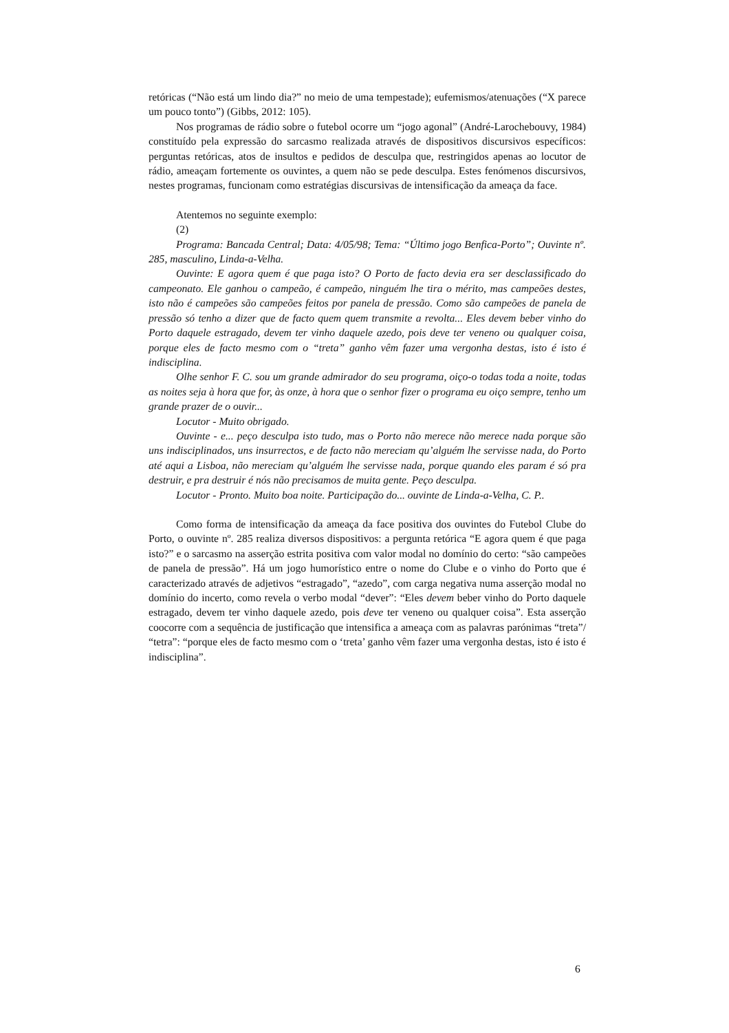retóricas (“Não está um lindo dia?” no meio de uma tempestade); eufemismos/atenuações (“X parece um pouco tonto”) (Gibbs, 2012: 105).
Nos programas de rádio sobre o futebol ocorre um “jogo agonal” (André-Larochebouvy, 1984) constituído pela expressão do sarcasmo realizada através de dispositivos discursivos específicos: perguntas retóricas, atos de insultos e pedidos de desculpa que, restringidos apenas ao locutor de rádio, ameaçam fortemente os ouvintes, a quem não se pede desculpa. Estes fenómenos discursivos, nestes programas, funcionam como estratégias discursivas de intensificação da ameaça da face.
Atentemos no seguinte exemplo:
(2)
Programa: Bancada Central; Data: 4/05/98; Tema: “Último jogo Benfica-Porto”; Ouvinte nº. 285, masculino, Linda-a-Velha.
Ouvinte: E agora quem é que paga isto? O Porto de facto devia era ser desclassificado do campeonato. Ele ganhou o campeão, é campeão, ninguém lhe tira o mérito, mas campeões destes, isto não é campeões são campeões feitos por panela de pressão. Como são campeões de panela de pressão só tenho a dizer que de facto quem quem transmite a revolta... Eles devem beber vinho do Porto daquele estragado, devem ter vinho daquele azedo, pois deve ter veneno ou qualquer coisa, porque eles de facto mesmo com o “treta” ganho vêm fazer uma vergonha destas, isto é isto é indisciplina.
Olhe senhor F. C. sou um grande admirador do seu programa, oiço-o todas toda a noite, todas as noites seja à hora que for, às onze, à hora que o senhor fizer o programa eu oiço sempre, tenho um grande prazer de o ouvir...
Locutor - Muito obrigado.
Ouvinte - e... peço desculpa isto tudo, mas o Porto não merece não merece nada porque são uns indisciplinados, uns insurrectos, e de facto não mereciam qu’alguém lhe servisse nada, do Porto até aqui a Lisboa, não mereciam qu’alguém lhe servisse nada, porque quando eles param é só pra destruir, e pra destruir é nós não precisamos de muita gente. Peço desculpa.
Locutor - Pronto. Muito boa noite. Participação do... ouvinte de Linda-a-Velha, C. P..
Como forma de intensificação da ameaça da face positiva dos ouvintes do Futebol Clube do Porto, o ouvinte nº. 285 realiza diversos dispositivos: a pergunta retórica “E agora quem é que paga isto?” e o sarcasmo na asserção estrita positiva com valor modal no domínio do certo: “são campeões de panela de pressão”. Há um jogo humorístico entre o nome do Clube e o vinho do Porto que é caracterizado através de adjetivos “estragado”, “azedo”, com carga negativa numa asserção modal no domínio do incerto, como revela o verbo modal “dever”: “Eles devem beber vinho do Porto daquele estragado, devem ter vinho daquele azedo, pois deve ter veneno ou qualquer coisa”. Esta asserção coocorre com a sequência de justificação que intensifica a ameaça com as palavras parónimas “treta”/ “tetra”: “porque eles de facto mesmo com o ‘treta’ ganho vêm fazer uma vergonha destas, isto é isto é indisciplina”.
6